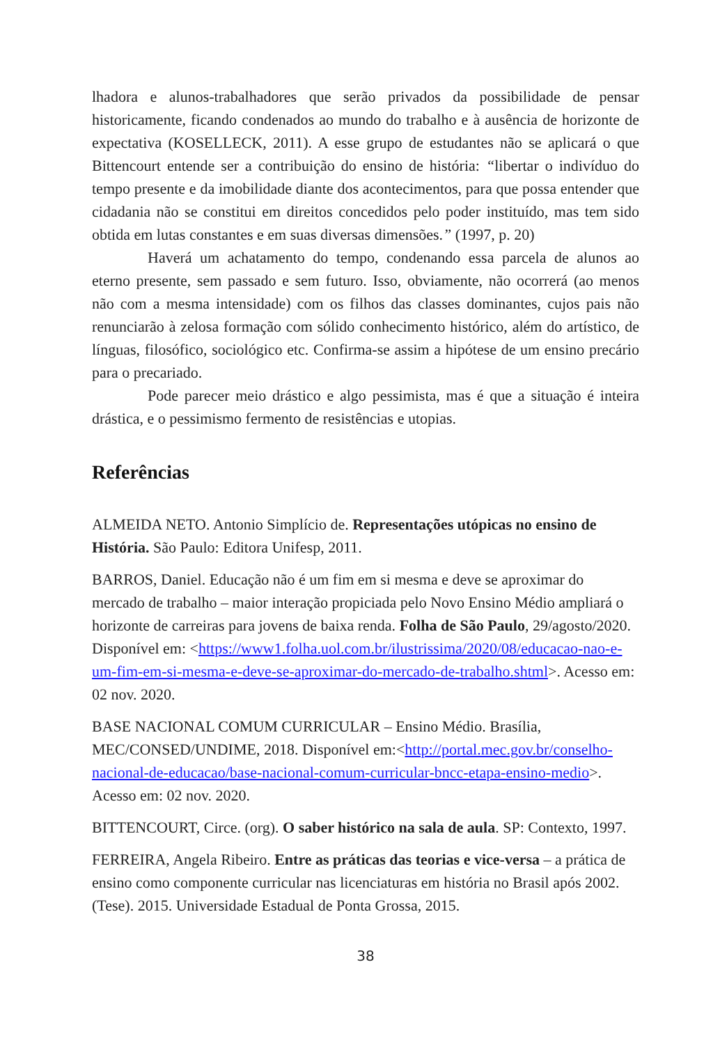lhadora e alunos-trabalhadores que serão privados da possibilidade de pensar historicamente, ficando condenados ao mundo do trabalho e à ausência de horizonte de expectativa (KOSELLECK, 2011). A esse grupo de estudantes não se aplicará o que Bittencourt entende ser a contribuição do ensino de história: “libertar o indivíduo do tempo presente e da imobilidade diante dos acontecimentos, para que possa entender que cidadania não se constitui em direitos concedidos pelo poder instituído, mas tem sido obtida em lutas constantes e em suas diversas dimensões.” (1997, p. 20)
Haverá um achatamento do tempo, condenando essa parcela de alunos ao eterno presente, sem passado e sem futuro. Isso, obviamente, não ocorrerá (ao menos não com a mesma intensidade) com os filhos das classes dominantes, cujos pais não renunciarão à zelosa formação com sólido conhecimento histórico, além do artístico, de línguas, filosófico, sociológico etc. Confirma-se assim a hipótese de um ensino precário para o precariado.
Pode parecer meio drástico e algo pessimista, mas é que a situação é inteira drástica, e o pessimismo fermento de resistências e utopias.
Referências
ALMEIDA NETO. Antonio Simplício de. Representações utópicas no ensino de História. São Paulo: Editora Unifesp, 2011.
BARROS, Daniel. Educação não é um fim em si mesma e deve se aproximar do mercado de trabalho – maior interação propiciada pelo Novo Ensino Médio ampliará o horizonte de carreiras para jovens de baixa renda. Folha de São Paulo, 29/agosto/2020. Disponível em: <https://www1.folha.uol.com.br/ilustrissima/2020/08/educacao-nao-e-um-fim-em-si-mesma-e-deve-se-aproximar-do-mercado-de-trabalho.shtml>. Acesso em: 02 nov. 2020.
BASE NACIONAL COMUM CURRICULAR – Ensino Médio. Brasília, MEC/CONSED/UNDIME, 2018. Disponível em:<http://portal.mec.gov.br/conselho-nacional-de-educacao/base-nacional-comum-curricular-bncc-etapa-ensino-medio>. Acesso em: 02 nov. 2020.
BITTENCOURT, Circe. (org). O saber histórico na sala de aula. SP: Contexto, 1997.
FERREIRA, Angela Ribeiro. Entre as práticas das teorias e vice-versa – a prática de ensino como componente curricular nas licenciaturas em história no Brasil após 2002. (Tese). 2015. Universidade Estadual de Ponta Grossa, 2015.
38